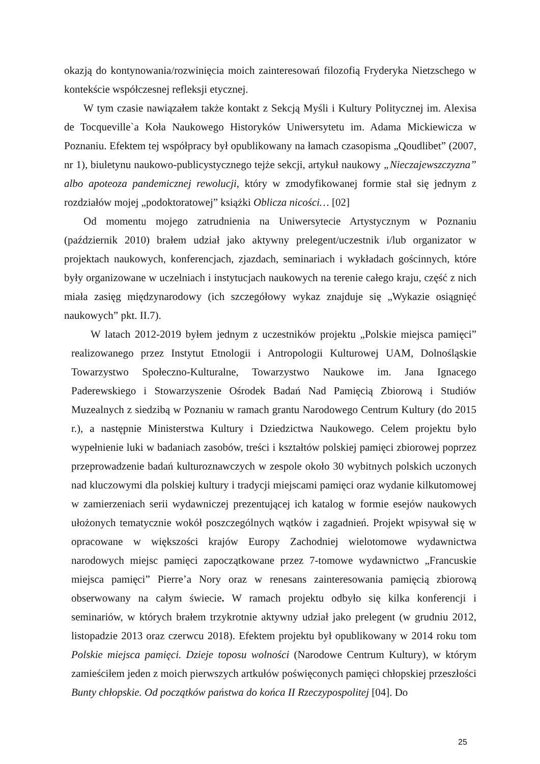okazją do kontynowania/rozwinięcia moich zainteresowań filozofią Fryderyka Nietzschego w kontekście współczesnej refleksji etycznej.
W tym czasie nawiązałem także kontakt z Sekcją Myśli i Kultury Politycznej im. Alexisa de Tocqueville`a Koła Naukowego Historyków Uniwersytetu im. Adama Mickiewicza w Poznaniu. Efektem tej współpracy był opublikowany na łamach czasopisma „Qoudlibet” (2007, nr 1), biuletynu naukowo-publicystycznego tejże sekcji, artykuł naukowy „Nieczajewszczyzna” albo apoteoza pandemicznej rewolucji, który w zmodyfikowanej formie stał się jednym z rozdziałów mojej „podoktoratowej” książki Oblicza nicości… [02]
Od momentu mojego zatrudnienia na Uniwersytecie Artystycznym w Poznaniu (październik 2010) brałem udział jako aktywny prelegent/uczestnik i/lub organizator w projektach naukowych, konferencjach, zjazdach, seminariach i wykładach gościnnych, które były organizowane w uczelniach i instytucjach naukowych na terenie całego kraju, część z nich miała zasięg międzynarodowy (ich szczegółowy wykaz znajduje się „Wykazie osiągnięć naukowych” pkt. II.7).
W latach 2012-2019 byłem jednym z uczestników projektu „Polskie miejsca pamięci” realizowanego przez Instytut Etnologii i Antropologii Kulturowej UAM, Dolnośląskie Towarzystwo Społeczno-Kulturalne, Towarzystwo Naukowe im. Jana Ignacego Paderewskiego i Stowarzyszenie Ośrodek Badań Nad Pamięcią Zbiorową i Studiów Muzealnych z siedzibą w Poznaniu w ramach grantu Narodowego Centrum Kultury (do 2015 r.), a następnie Ministerstwa Kultury i Dziedzictwa Naukowego. Celem projektu było wypełnienie luki w badaniach zasobów, treści i kształtów polskiej pamięci zbiorowej poprzez przeprowadzenie badań kulturoznawczych w zespole około 30 wybitnych polskich uczonych nad kluczowymi dla polskiej kultury i tradycji miejscami pamięci oraz wydanie kilkutomowej w zamierzeniach serii wydawniczej prezentującej ich katalog w formie esejów naukowych ułożonych tematycznie wokół poszczególnych wątków i zagadnień. Projekt wpisywał się w opracowane w większości krajów Europy Zachodniej wielotomowe wydawnictwa narodowych miejsc pamięci zapoczątkowane przez 7-tomowe wydawnictwo „Francuskie miejsca pamięci” Pierre’a Nory oraz w renesans zainteresowania pamięcią zbiorową obserwowany na całym świecie. W ramach projektu odbyło się kilka konferencji i seminariów, w których brałem trzykrotnie aktywny udział jako prelegent (w grudniu 2012, listopadzie 2013 oraz czerwcu 2018). Efektem projektu był opublikowany w 2014 roku tom Polskie miejsca pamięci. Dzieje toposu wolności (Narodowe Centrum Kultury), w którym zamieściłem jeden z moich pierwszych artkułów poświęconych pamięci chłopskiej przeszłości Bunty chłopskie. Od początków państwa do końca II Rzeczypospolitej [04]. Do
25